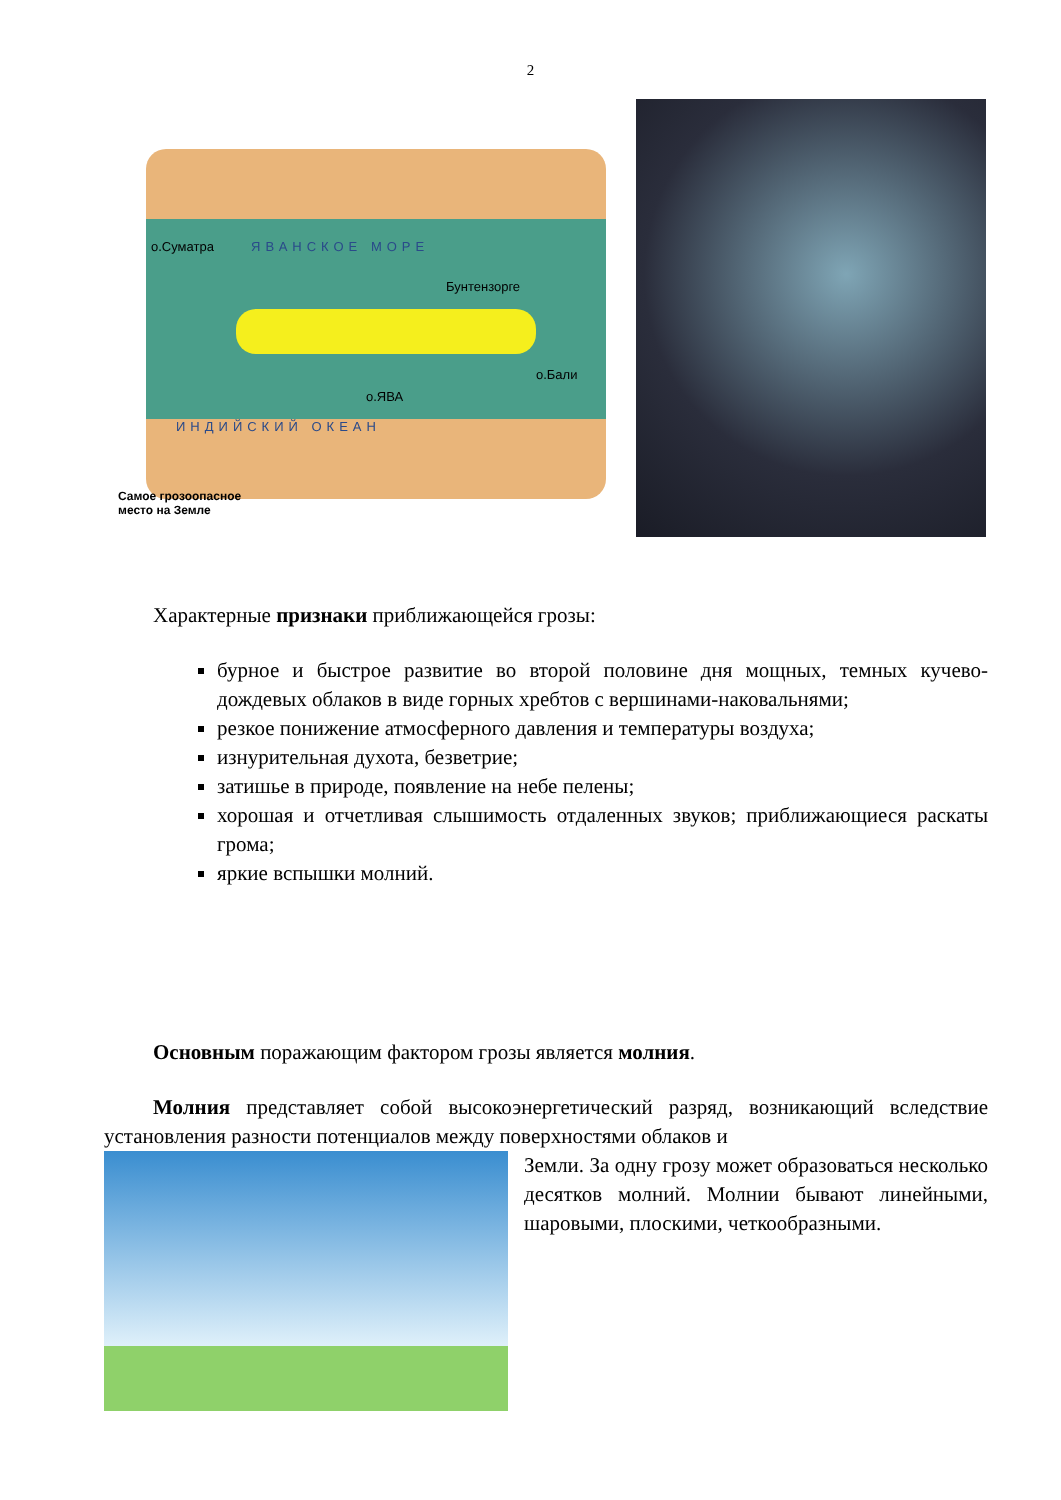2
о.Суматра ЯВАНСКОЕ МОРЕ
Бунтензорге
о.Бали
о.ЯВА
ИНДИЙСКИЙ ОКЕАН
Самое грозоопасное
место на Земле
Характерные признаки приближающейся грозы:
бурное и быстрое развитие во второй половине дня мощных, темных кучево-дождевых облаков в виде горных хребтов с вершинами-наковальнями;
резкое понижение атмосферного давления и температуры воздуха;
изнурительная духота, безветрие;
затишье в природе, появление на небе пелены;
хорошая и отчетливая слышимость отдаленных звуков; приближающиеся раскаты грома;
яркие вспышки молний.
Основным поражающим фактором грозы является молния.
Молния представляет собой высокоэнергетический разряд, возникающий вследствие установления разности потенциалов между поверхностями облаков и
Земли. За одну грозу может образоваться несколько десятков молний. Молнии бывают линейными, шаровыми, плоскими, четкообразными.